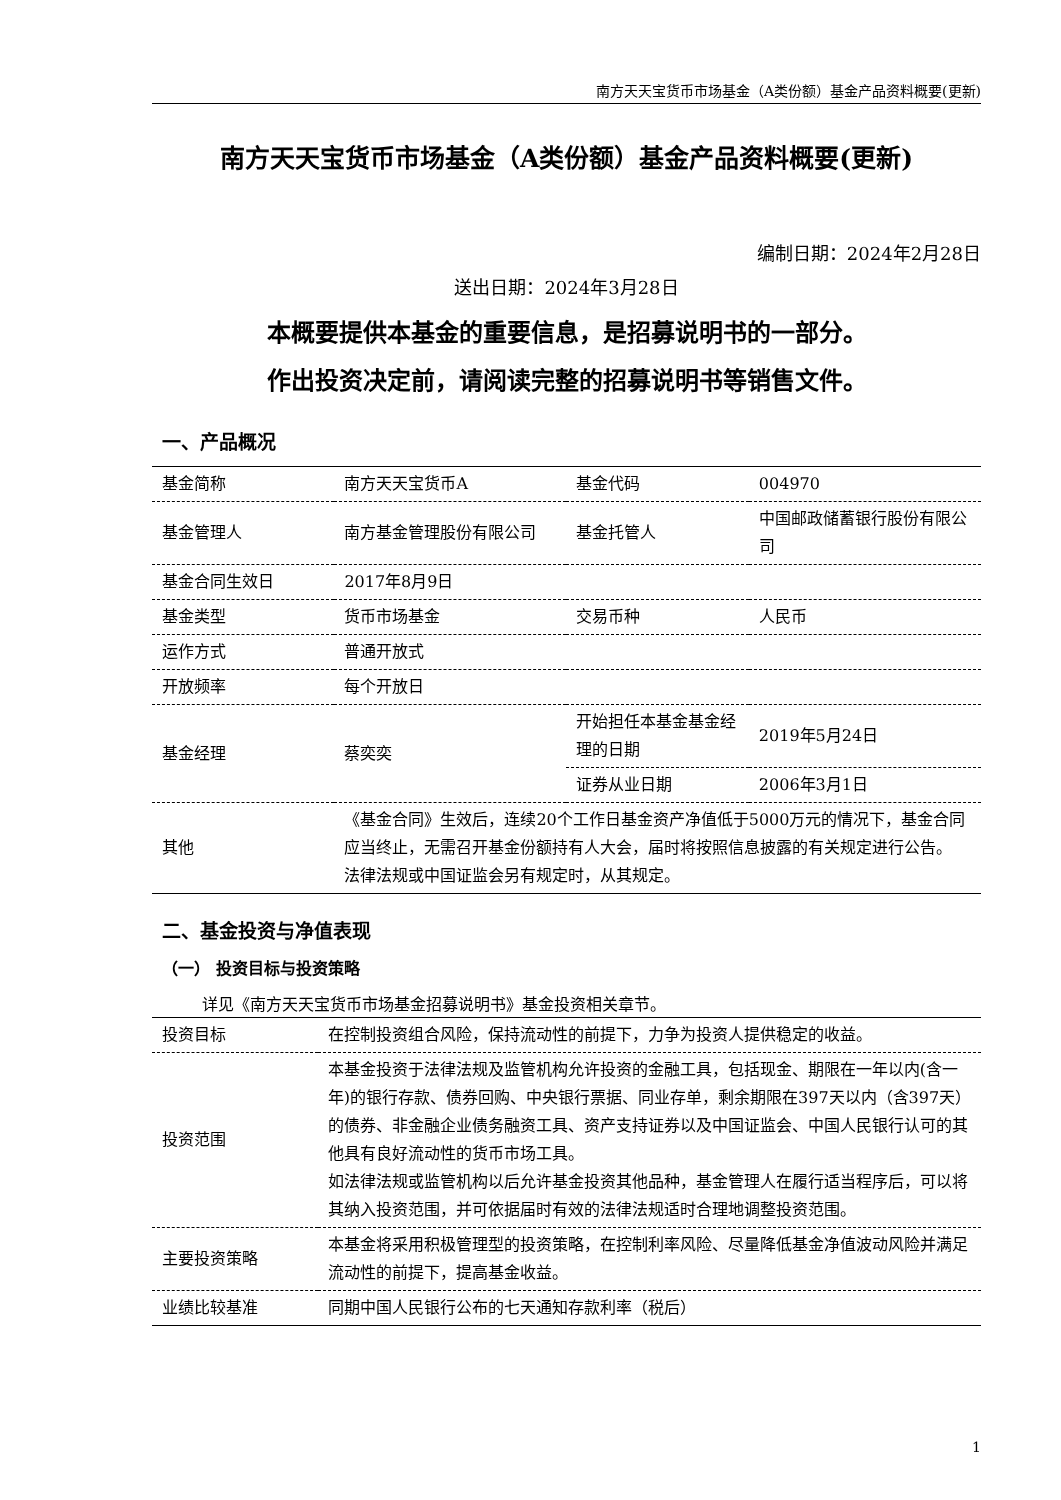南方天天宝货币市场基金（A类份额）基金产品资料概要(更新)
南方天天宝货币市场基金（A类份额）基金产品资料概要(更新)
编制日期：2024年2月28日
送出日期：2024年3月28日
本概要提供本基金的重要信息，是招募说明书的一部分。
作出投资决定前，请阅读完整的招募说明书等销售文件。
一、产品概况
| 基金简称 | 南方天天宝货币A | 基金代码 | 004970 |
| 基金管理人 | 南方基金管理股份有限公司 | 基金托管人 | 中国邮政储蓄银行股份有限公司 |
| 基金合同生效日 | 2017年8月9日 | | |
| 基金类型 | 货币市场基金 | 交易币种 | 人民币 |
| 运作方式 | 普通开放式 | | |
| 开放频率 | 每个开放日 | | |
| 基金经理 | 蔡奕奕 | 开始担任本基金基金经理的日期 | 2019年5月24日 |
| | | 证券从业日期 | 2006年3月1日 |
| 其他 | 《基金合同》生效后，连续20个工作日基金资产净值低于5000万元的情况下，基金合同应当终止，无需召开基金份额持有人大会，届时将按照信息披露的有关规定进行公告。 法律法规或中国证监会另有规定时，从其规定。 | | |
二、基金投资与净值表现
（一） 投资目标与投资策略
详见《南方天天宝货币市场基金招募说明书》基金投资相关章节。
| 投资目标 | 在控制投资组合风险，保持流动性的前提下，力争为投资人提供稳定的收益。 |
| 投资范围 | 本基金投资于法律法规及监管机构允许投资的金融工具，包括现金、期限在一年以内(含一年)的银行存款、债券回购、中央银行票据、同业存单，剩余期限在397天以内（含397天）的债券、非金融企业债务融资工具、资产支持证券以及中国证监会、中国人民银行认可的其他具有良好流动性的货币市场工具。 如法律法规或监管机构以后允许基金投资其他品种，基金管理人在履行适当程序后，可以将其纳入投资范围，并可依据届时有效的法律法规适时合理地调整投资范围。 |
| 主要投资策略 | 本基金将采用积极管理型的投资策略，在控制利率风险、尽量降低基金净值波动风险并满足流动性的前提下，提高基金收益。 |
| 业绩比较基准 | 同期中国人民银行公布的七天通知存款利率（税后） |
1